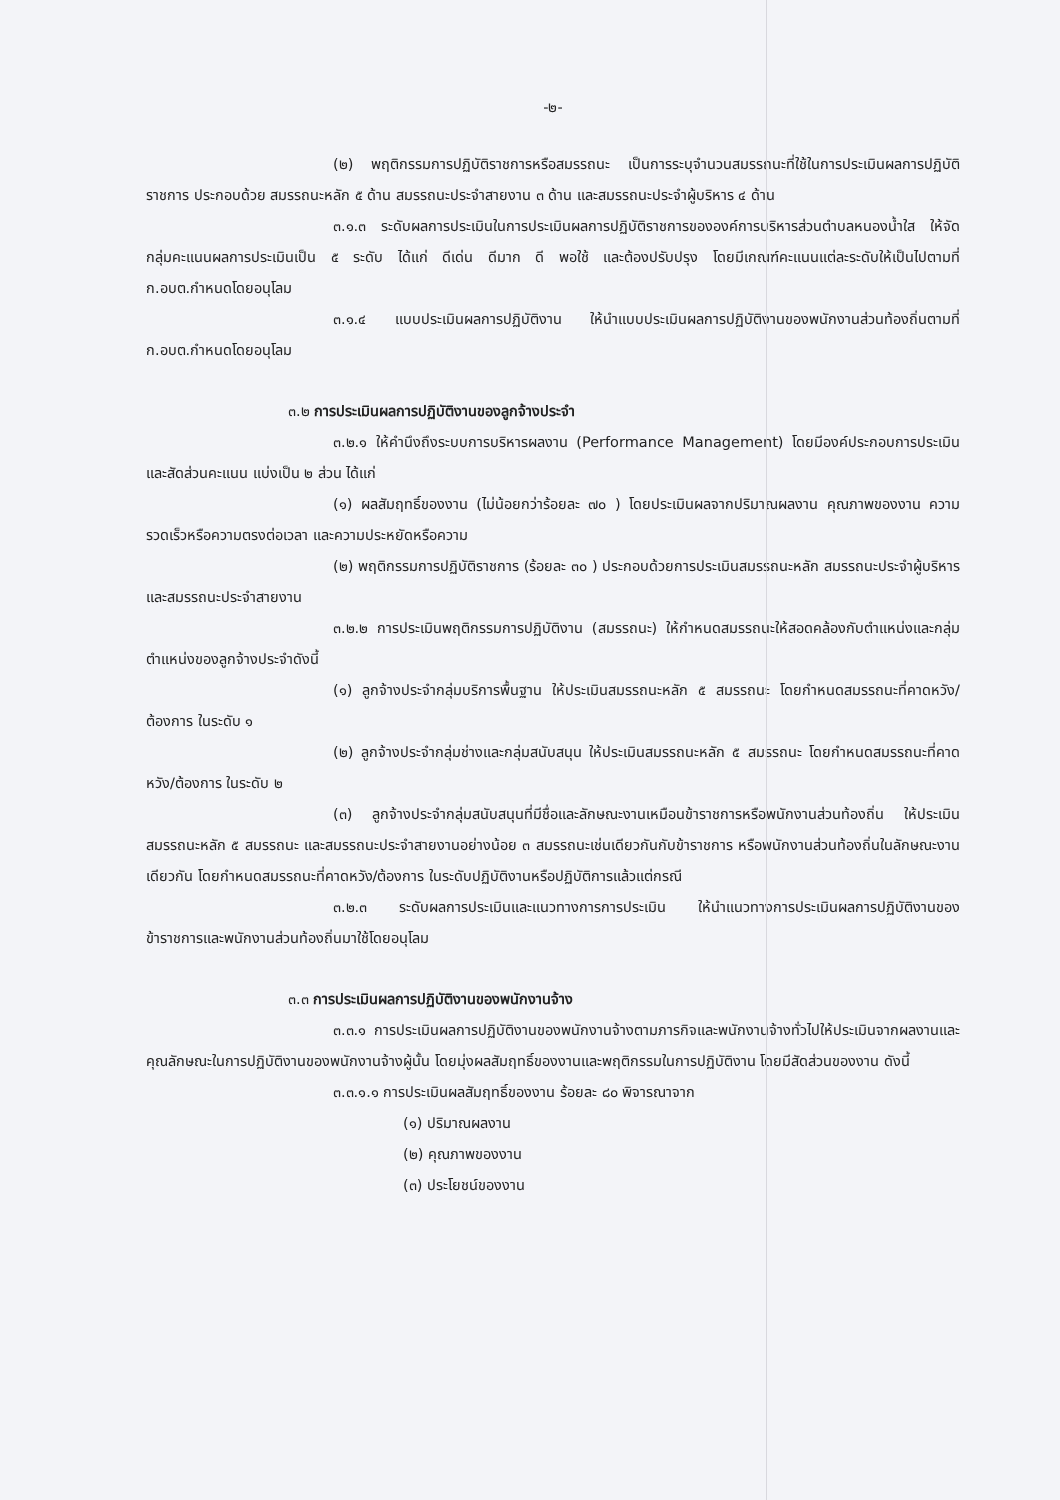-๒-
(๒) พฤติกรรมการปฏิบัติราชการหรือสมรรถนะ เป็นการระบุจำนวนสมรรถนะที่ใช้ในการประเมินผลการปฏิบัติราชการ ประกอบด้วย สมรรถนะหลัก ๕ ด้าน สมรรถนะประจำสายงาน ๓ ด้าน และสมรรถนะประจำผู้บริหาร ๔ ด้าน
๓.๑.๓ ระดับผลการประเมินในการประเมินผลการปฏิบัติราชการขององค์การบริหารส่วนตำบลหนองน้ำใส ให้จัดกลุ่มคะแนนผลการประเมินเป็น ๕ ระดับ ได้แก่ ดีเด่น ดีมาก ดี พอใช้ และต้องปรับปรุง โดยมีเกณฑ์คะแนนแต่ละระดับให้เป็นไปตามที่ ก.อบต.กำหนดโดยอนุโลม
๓.๑.๔ แบบประเมินผลการปฏิบัติงาน ให้นำแบบประเมินผลการปฏิบัติงานของพนักงานส่วนท้องถิ่นตามที่ ก.อบต.กำหนดโดยอนุโลม
๓.๒ การประเมินผลการปฏิบัติงานของลูกจ้างประจำ
๓.๒.๑ ให้คำนึงถึงระบบการบริหารผลงาน (Performance Management) โดยมีองค์ประกอบการประเมินและสัดส่วนคะแนน แบ่งเป็น ๒ ส่วน ได้แก่
(๑) ผลสัมฤทธิ์ของงาน (ไม่น้อยกว่าร้อยละ ๗๐ ) โดยประเมินผลจากปริมาณผลงาน คุณภาพของงาน ความรวดเร็วหรือความตรงต่อเวลา และความประหยัดหรือความ
(๒) พฤติกรรมการปฏิบัติราชการ (ร้อยละ ๓๐ ) ประกอบด้วยการประเมินสมรรถนะหลัก สมรรถนะประจำผู้บริหาร และสมรรถนะประจำสายงาน
๓.๒.๒ การประเมินพฤติกรรมการปฏิบัติงาน (สมรรถนะ) ให้กำหนดสมรรถนะให้สอดคล้องกับตำแหน่งและกลุ่มตำแหน่งของลูกจ้างประจำดังนี้
(๑) ลูกจ้างประจำกลุ่มบริการพื้นฐาน ให้ประเมินสมรรถนะหลัก ๕ สมรรถนะ โดยกำหนดสมรรถนะที่คาดหวัง/ต้องการ ในระดับ ๑
(๒) ลูกจ้างประจำกลุ่มช่างและกลุ่มสนับสนุน ให้ประเมินสมรรถนะหลัก ๕ สมรรถนะ โดยกำหนดสมรรถนะที่คาดหวัง/ต้องการ ในระดับ ๒
(๓) ลูกจ้างประจำกลุ่มสนับสนุนที่มีชื่อและลักษณะงานเหมือนข้าราชการหรือพนักงานส่วนท้องถิ่น ให้ประเมินสมรรถนะหลัก ๕ สมรรถนะ และสมรรถนะประจำสายงานอย่างน้อย ๓ สมรรถนะเช่นเดียวกันกับข้าราชการ หรือพนักงานส่วนท้องถิ่นในลักษณะงานเดียวกัน โดยกำหนดสมรรถนะที่คาดหวัง/ต้องการ ในระดับปฏิบัติงานหรือปฏิบัติการแล้วแต่กรณี
๓.๒.๓ ระดับผลการประเมินและแนวทางการการประเมิน ให้นำแนวทางการประเมินผลการปฏิบัติงานของข้าราชการและพนักงานส่วนท้องถิ่นมาใช้โดยอนุโลม
๓.๓ การประเมินผลการปฏิบัติงานของพนักงานจ้าง
๓.๓.๑ การประเมินผลการปฏิบัติงานของพนักงานจ้างตามภารกิจและพนักงานจ้างทั่วไปให้ประเมินจากผลงานและคุณลักษณะในการปฏิบัติงานของพนักงานจ้างผู้นั้น โดยมุ่งผลสัมฤทธิ์ของงานและพฤติกรรมในการปฏิบัติงาน โดยมีสัดส่วนของงาน ดังนี้
๓.๓.๑.๑ การประเมินผลสัมฤทธิ์ของงาน ร้อยละ ๘๐ พิจารณาจาก
(๑) ปริมาณผลงาน
(๒) คุณภาพของงาน
(๓) ประโยชน์ของงาน